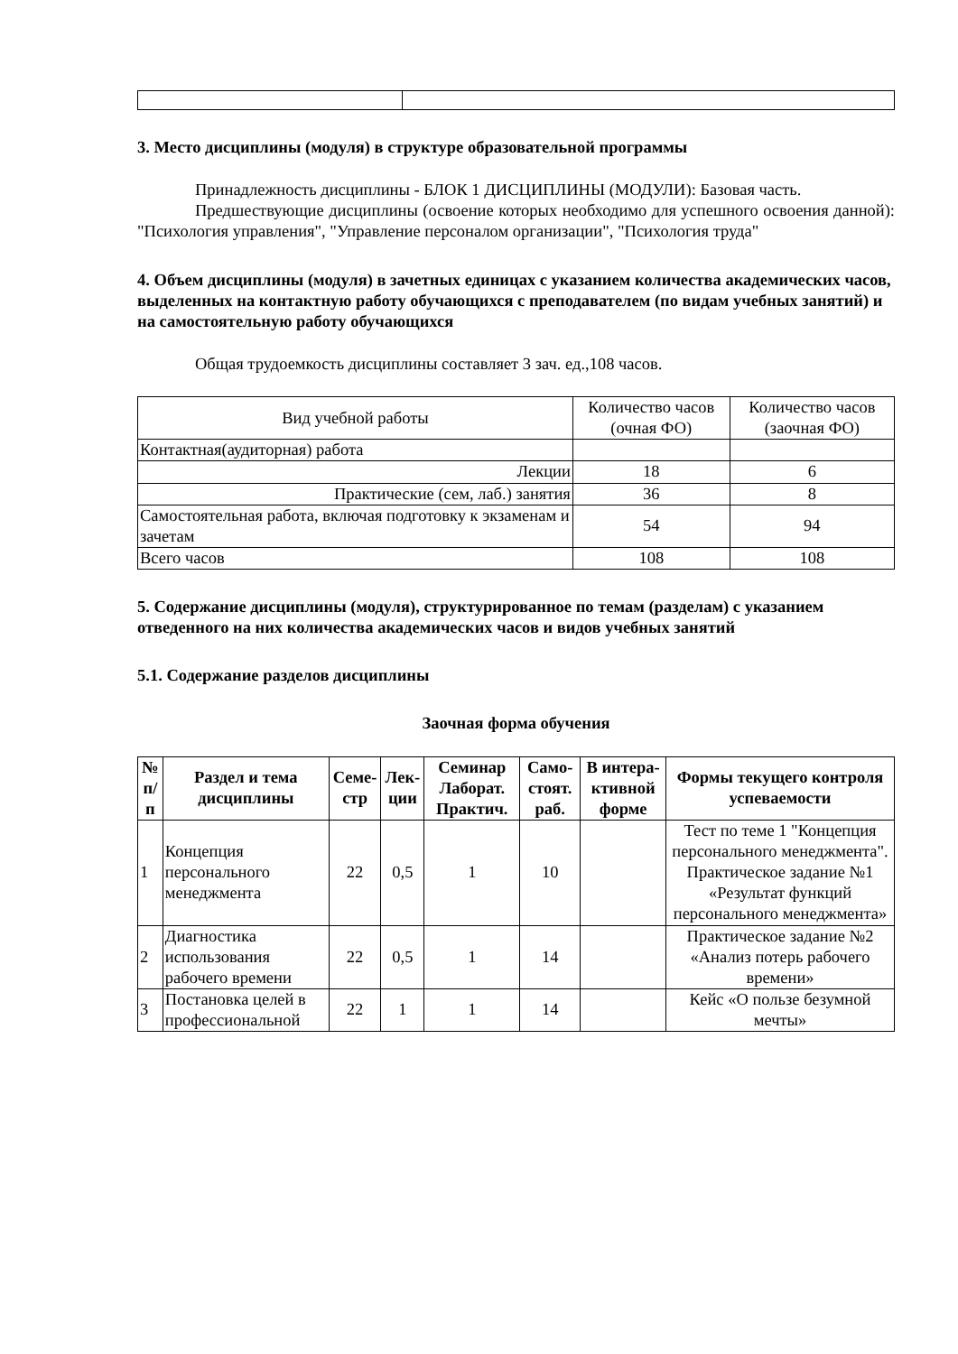3. Место дисциплины (модуля) в структуре образовательной программы
Принадлежность дисциплины - БЛОК 1 ДИСЦИПЛИНЫ (МОДУЛИ): Базовая часть.
Предшествующие дисциплины (освоение которых необходимо для успешного освоения данной): "Психология управления", "Управление персоналом организации", "Психология труда"
4. Объем дисциплины (модуля) в зачетных единицах с указанием количества академических часов, выделенных на контактную работу обучающихся с преподавателем (по видам учебных занятий) и на самостоятельную работу обучающихся
Общая трудоемкость дисциплины составляет 3 зач. ед.,108 часов.
| Вид учебной работы | Количество часов (очная ФО) | Количество часов (заочная ФО) |
| Контактная(аудиторная) работа | | |
| Лекции | 18 | 6 |
| Практические (сем, лаб.) занятия | 36 | 8 |
| Самостоятельная работа, включая подготовку к экзаменам и зачетам | 54 | 94 |
| Всего часов | 108 | 108 |
5. Содержание дисциплины (модуля), структурированное по темам (разделам) с указанием отведенного на них количества академических часов и видов учебных занятий
5.1. Содержание разделов дисциплины
Заочная форма обучения
| № п/п | Раздел и тема дисциплины | Семе-стр | Лек-ции | Семинар Лаборат. Практич. | Само-стоят. раб. | В интера-ктивной форме | Формы текущего контроля успеваемости |
| --- | --- | --- | --- | --- | --- | --- | --- |
| 1 | Концепция персонального менеджмента | 22 | 0,5 | 1 | 10 | | Тест по теме 1 "Концепция персонального менеджмента". Практическое задание №1 «Результат функций персонального менеджмента» |
| 2 | Диагностика использования рабочего времени | 22 | 0,5 | 1 | 14 | | Практическое задание №2 «Анализ потерь рабочего времени» |
| 3 | Постановка целей в профессиональной | 22 | 1 | 1 | 14 | | Кейс «О пользе безумной мечты» |